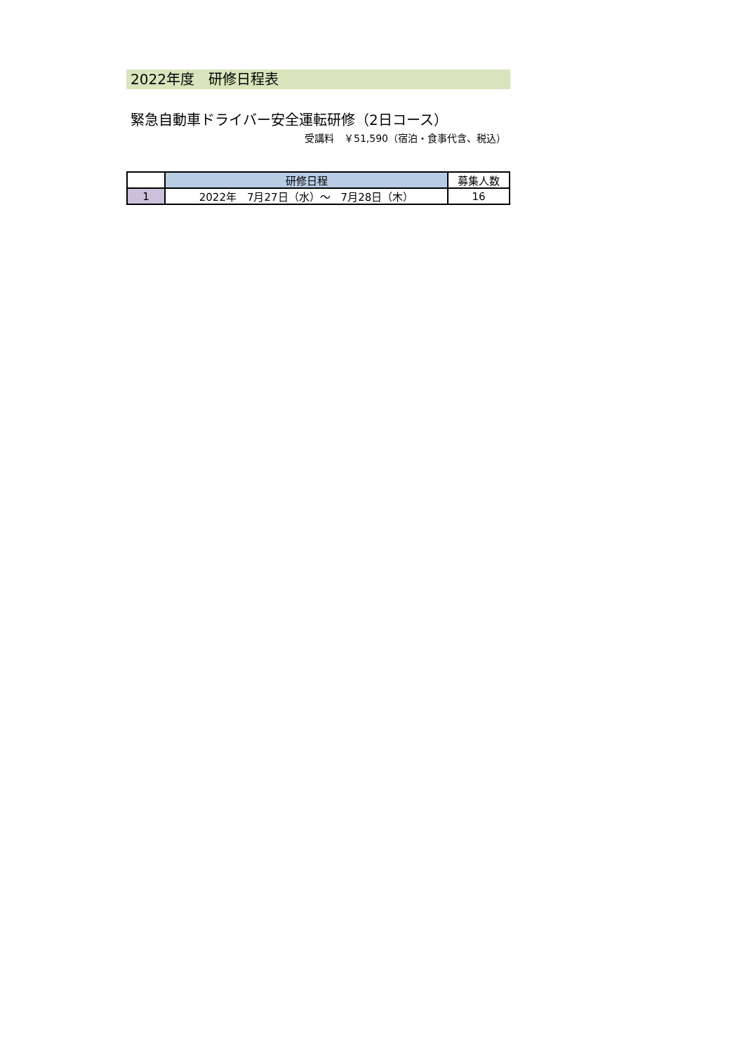2022年度　研修日程表
緊急自動車ドライバー安全運転研修（2日コース）
受講料　￥51,590（宿泊・食事代含、税込）
| | 研修日程 | 募集人数 |
| --- | --- | --- |
| 1 | 2022年 7月27日（水）～ 7月28日（木） | 16 |